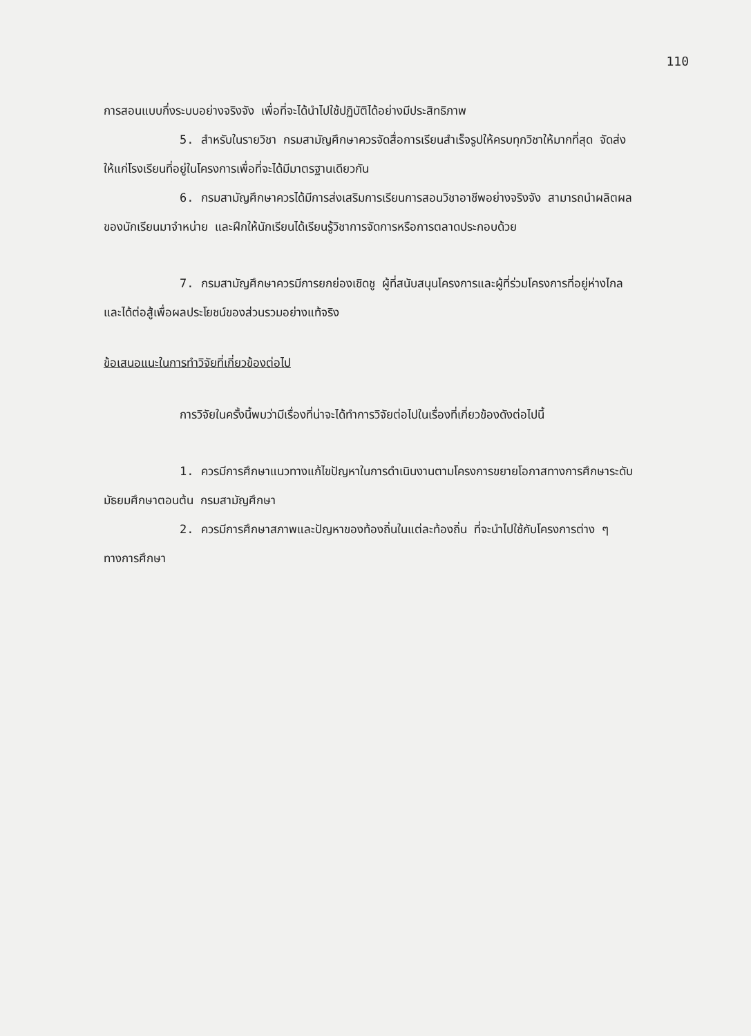110
การสอนแบบกึ่งระบบอย่างจริงจัง เพื่อที่จะได้นำไปใช้ปฏิบัติได้อย่างมีประสิทธิภาพ
5. สำหรับในรายวิชา กรมสามัญศึกษาควรจัดสื่อการเรียนสำเร็จรูปให้ครบทุกวิชาให้มากที่สุด จัดส่งให้แก่โรงเรียนที่อยู่ในโครงการเพื่อที่จะได้มีมาตรฐานเดียวกัน
6. กรมสามัญศึกษาควรได้มีการส่งเสริมการเรียนการสอนวิชาอาชีพอย่างจริงจัง สามารถนำผลิตผลของนักเรียนมาจำหน่าย และฝึกให้นักเรียนได้เรียนรู้วิชาการจัดการหรือการตลาดประกอบด้วย
7. กรมสามัญศึกษาควรมีการยกย่องเชิดชู ผู้ที่สนับสนุนโครงการและผู้ที่ร่วมโครงการที่อยู่ห่างไกล และได้ต่อสู้เพื่อผลประโยชน์ของส่วนรวมอย่างแท้จริง
ข้อเสนอแนะในการทำวิจัยที่เกี่ยวข้องต่อไป
การวิจัยในครั้งนี้พบว่ามีเรื่องที่น่าจะได้ทำการวิจัยต่อไปในเรื่องที่เกี่ยวข้องดังต่อไปนี้
1. ควรมีการศึกษาแนวทางแก้ไขปัญหาในการดำเนินงานตามโครงการขยายโอกาสทางการศึกษาระดับมัธยมศึกษาตอนต้น กรมสามัญศึกษา
2. ควรมีการศึกษาสภาพและปัญหาของท้องถิ่นในแต่ละท้องถิ่น ที่จะนำไปใช้กับโครงการต่าง ๆ ทางการศึกษา